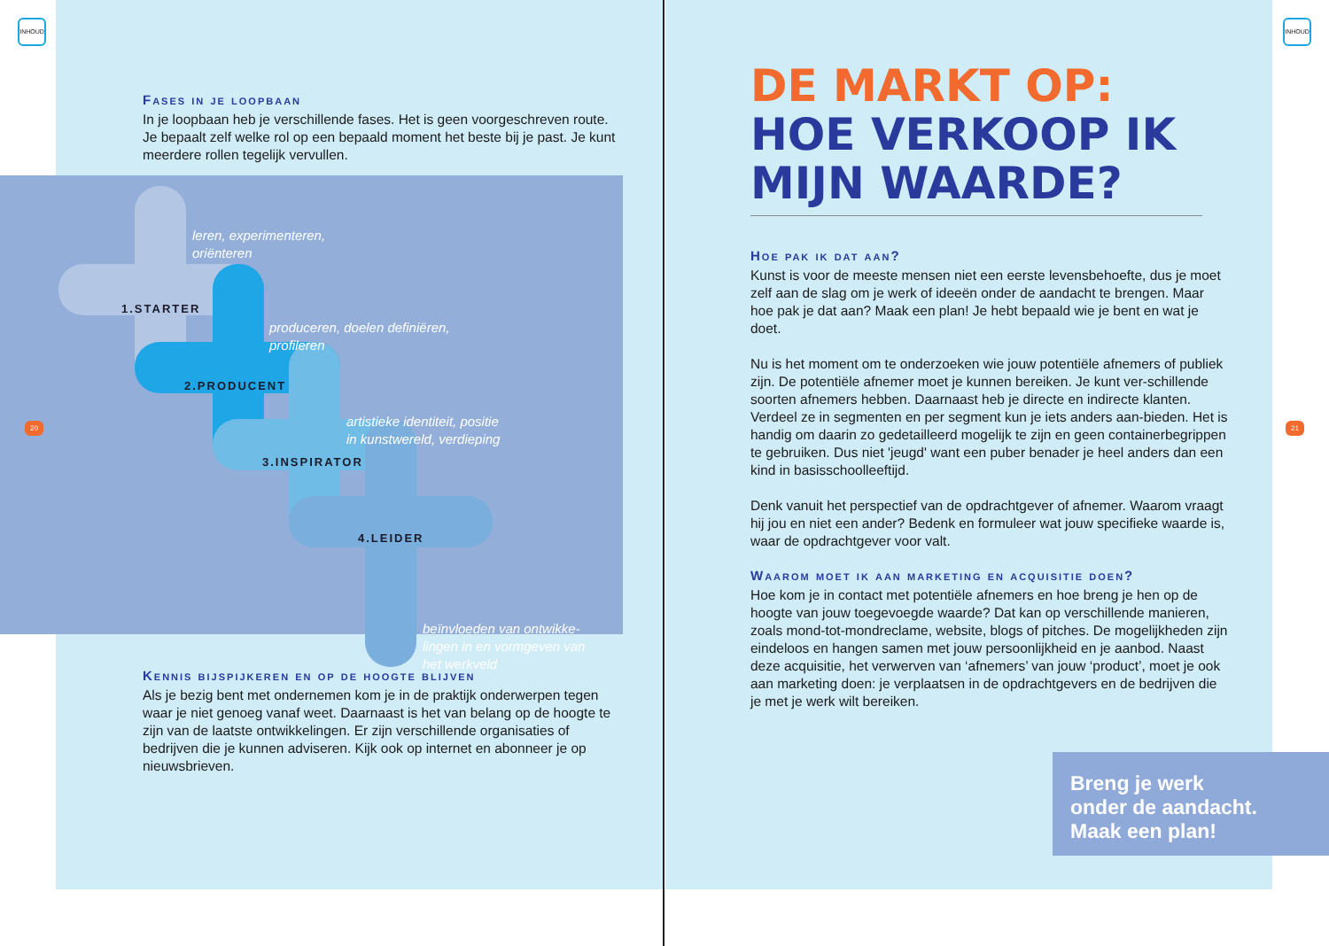INHOUD INHOUD
Fases in je loopbaan
In je loopbaan heb je verschillende fases. Het is geen voorgeschreven route. Je bepaalt zelf welke rol op een bepaald moment het beste bij je past. Je kunt meerdere rollen tegelijk vervullen.
leren, experimenteren,
oriënteren
1.STARTER
produceren, doelen definiëren,
profileren
2.PRODUCENT
artistieke identiteit, positie
in kunstwereld, verdieping
3.INSPIRATOR
4.LEIDER
beïnvloeden van ontwikke-
lingen in en vormgeven van
het werkveld
Kennis bijspijkeren en op de hoogte blijven
Als je bezig bent met ondernemen kom je in de praktijk onderwerpen tegen waar je niet genoeg vanaf weet. Daarnaast is het van belang op de hoogte te zijn van de laatste ontwikkelingen. Er zijn verschillende organisaties of bedrijven die je kunnen adviseren. Kijk ook op internet en abonneer je op nieuwsbrieven.
20 21
DE MARKT OP:
HOE VERKOOP IK
MIJN WAARDE?
Hoe pak ik dat aan?
Kunst is voor de meeste mensen niet een eerste levensbehoefte, dus je moet zelf aan de slag om je werk of ideeën onder de aandacht te brengen. Maar hoe pak je dat aan? Maak een plan! Je hebt bepaald wie je bent en wat je doet.
Nu is het moment om te onderzoeken wie jouw potentiële afnemers of publiek zijn. De potentiële afnemer moet je kunnen bereiken. Je kunt ver-schillende soorten afnemers hebben. Daarnaast heb je directe en indirecte klanten. Verdeel ze in segmenten en per segment kun je iets anders aan-bieden. Het is handig om daarin zo gedetailleerd mogelijk te zijn en geen containerbegrippen te gebruiken. Dus niet 'jeugd' want een puber benader je heel anders dan een kind in basisschoolleeftijd.
Denk vanuit het perspectief van de opdrachtgever of afnemer. Waarom vraagt hij jou en niet een ander? Bedenk en formuleer wat jouw specifieke waarde is, waar de opdrachtgever voor valt.
Waarom moet ik aan marketing en acquisitie doen?
Hoe kom je in contact met potentiële afnemers en hoe breng je hen op de hoogte van jouw toegevoegde waarde? Dat kan op verschillende manieren, zoals mond-tot-mondreclame, website, blogs of pitches. De mogelijkheden zijn eindeloos en hangen samen met jouw persoonlijkheid en je aanbod. Naast deze acquisitie, het verwerven van ‘afnemers’ van jouw ‘product’, moet je ook aan marketing doen: je verplaatsen in de opdrachtgevers en de bedrijven die je met je werk wilt bereiken.
Breng je werk
onder de aandacht.
Maak een plan!